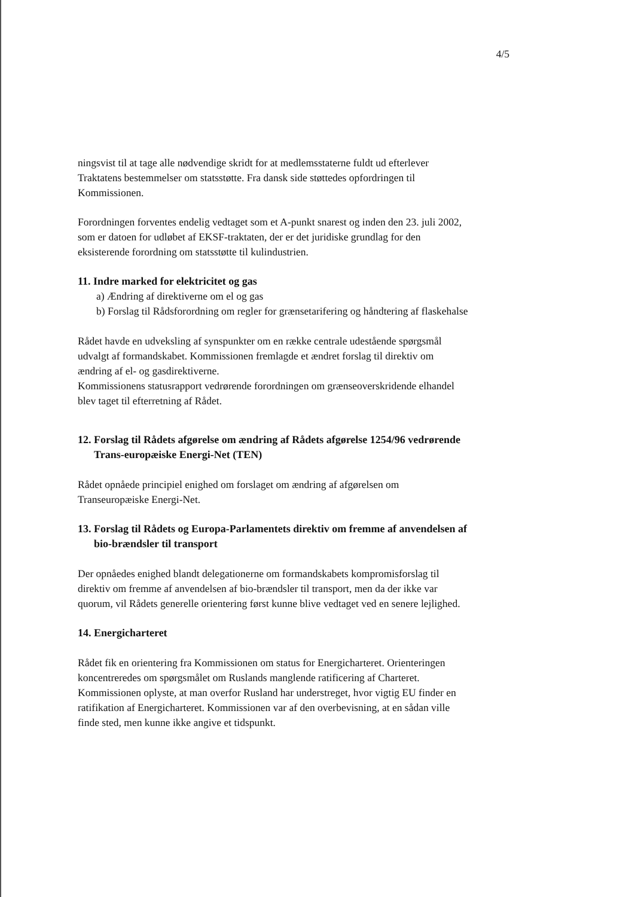4/5
ningsvist til at tage alle nødvendige skridt for at medlemsstaterne fuldt ud efterlever Traktatens bestemmelser om statsstøtte. Fra dansk side støttedes opfordringen til Kommissionen.
Forordningen forventes endelig vedtaget som et A-punkt snarest og inden den 23. juli 2002, som er datoen for udløbet af EKSF-traktaten, der er det juridiske grundlag for den eksisterende forordning om statsstøtte til kulindustrien.
11. Indre marked for elektricitet og gas
a) Ændring af direktiverne om el og gas
b) Forslag til Rådsforordning om regler for grænsetarifering og håndtering af flaskehalse
Rådet havde en udveksling af synspunkter om en række centrale udestående spørgsmål udvalgt af formandskabet. Kommissionen fremlagde et ændret forslag til direktiv om ændring af el- og gasdirektiverne.
Kommissionens statusrapport vedrørende forordningen om grænseoverskridende elhandel blev taget til efterretning af Rådet.
12. Forslag til Rådets afgørelse om ændring af Rådets afgørelse 1254/96 vedrørende Trans-europæiske Energi-Net (TEN)
Rådet opnåede principiel enighed om forslaget om ændring af afgørelsen om Transeuropæiske Energi-Net.
13. Forslag til Rådets og Europa-Parlamentets direktiv om fremme af anvendelsen af bio-brændsler til transport
Der opnåedes enighed blandt delegationerne om formandskabets kompromisforslag til direktiv om fremme af anvendelsen af bio-brændsler til transport, men da der ikke var quorum, vil Rådets generelle orientering først kunne blive vedtaget ved en senere lejlighed.
14. Energicharteret
Rådet fik en orientering fra Kommissionen om status for Energicharteret. Orienteringen koncentreredes om spørgsmålet om Ruslands manglende ratificering af Charteret. Kommissionen oplyste, at man overfor Rusland har understreget, hvor vigtig EU finder en ratifikation af Energicharteret. Kommissionen var af den overbevisning, at en sådan ville finde sted, men kunne ikke angive et tidspunkt.